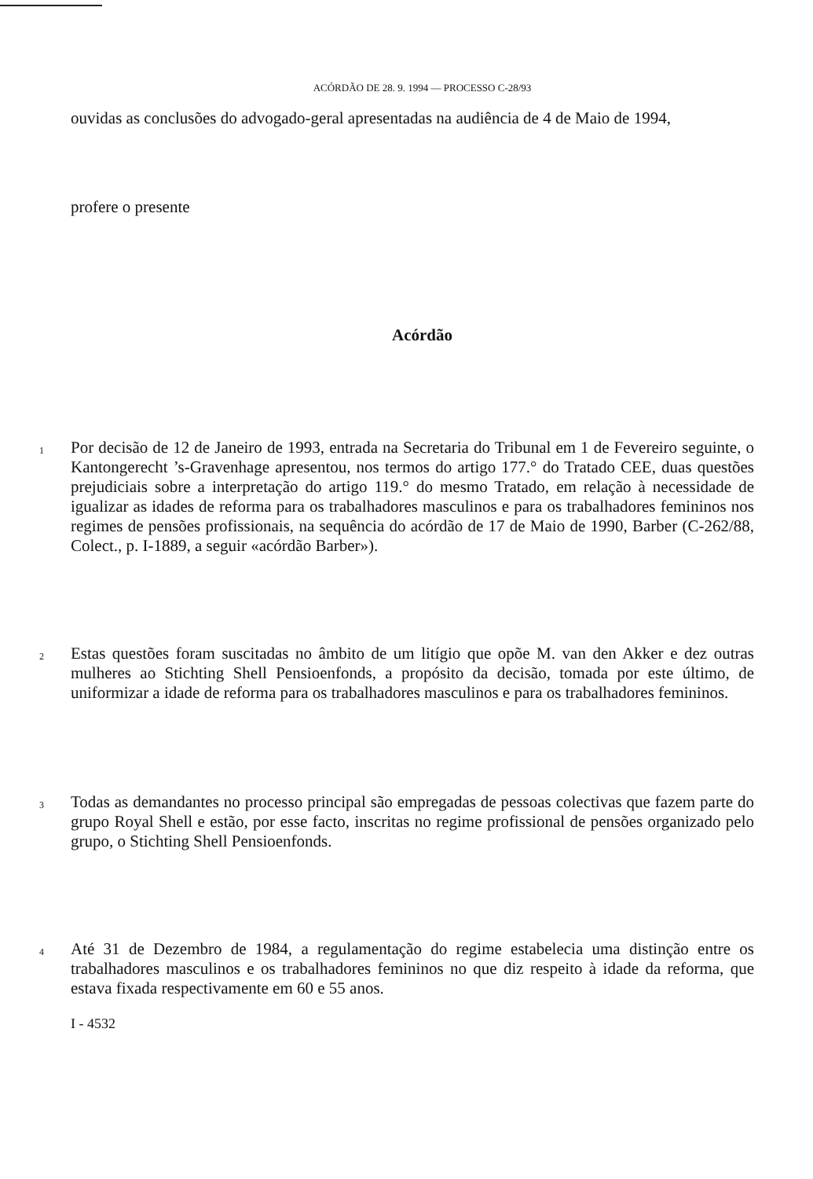ACÓRDÃO DE 28. 9. 1994 — PROCESSO C-28/93
ouvidas as conclusões do advogado-geral apresentadas na audiência de 4 de Maio de 1994,
profere o presente
Acórdão
1
Por decisão de 12 de Janeiro de 1993, entrada na Secretaria do Tribunal em 1 de Fevereiro seguinte, o Kantongerecht ’s-Gravenhage apresentou, nos termos do artigo 177.° do Tratado CEE, duas questões prejudiciais sobre a interpretação do artigo 119.° do mesmo Tratado, em relação à necessidade de igualizar as idades de reforma para os trabalhadores masculinos e para os trabalhadores femininos nos regimes de pensões profissionais, na sequência do acórdão de 17 de Maio de 1990, Barber (C-262/88, Colect., p. I-1889, a seguir «acórdão Barber»).
2
Estas questões foram suscitadas no âmbito de um litígio que opõe M. van den Akker e dez outras mulheres ao Stichting Shell Pensioenfonds, a propósito da decisão, tomada por este último, de uniformizar a idade de reforma para os trabalhadores masculinos e para os trabalhadores femininos.
3
Todas as demandantes no processo principal são empregadas de pessoas colectivas que fazem parte do grupo Royal Shell e estão, por esse facto, inscritas no regime profissional de pensões organizado pelo grupo, o Stichting Shell Pensioenfonds.
4
Até 31 de Dezembro de 1984, a regulamentação do regime estabelecia uma distinção entre os trabalhadores masculinos e os trabalhadores femininos no que diz respeito à idade da reforma, que estava fixada respectivamente em 60 e 55 anos.
I - 4532